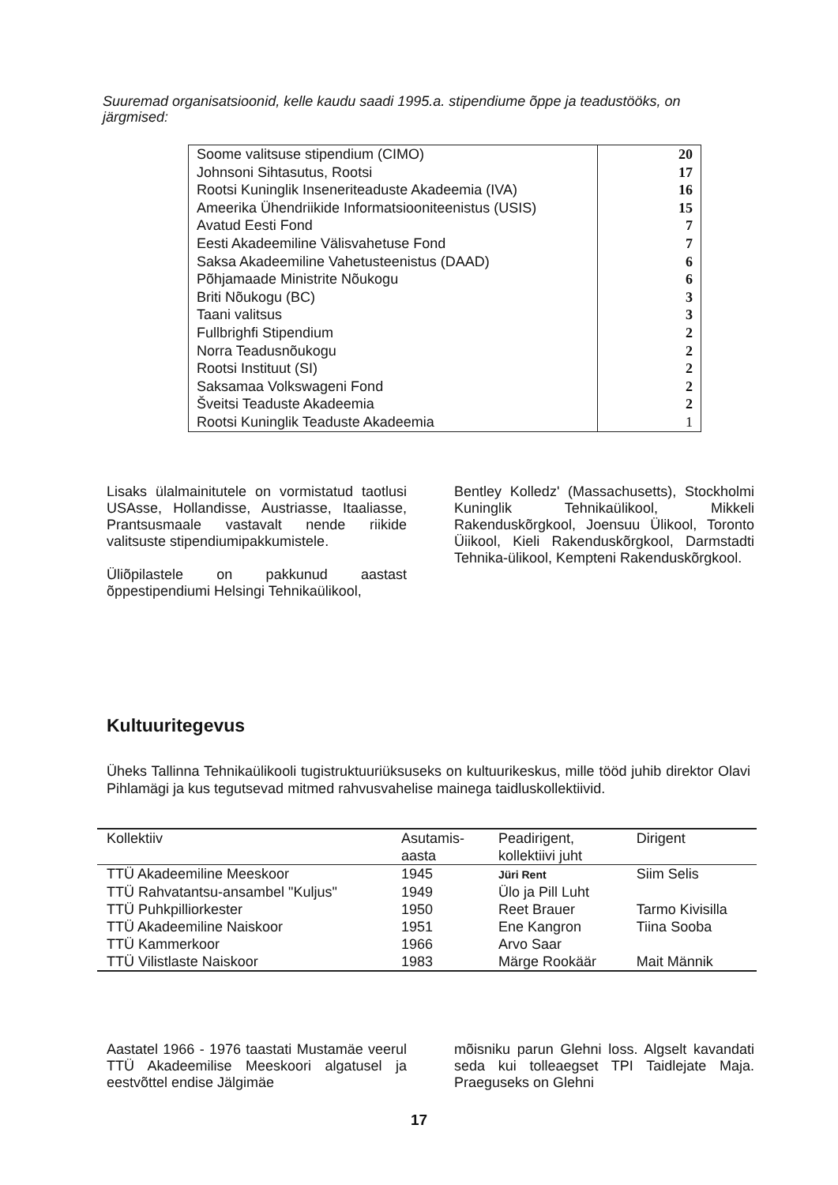Suuremad organisatsioonid, kelle kaudu saadi 1995.a. stipendiume õppe ja teadustööks, on järgmised:
| Soome valitsuse stipendium (CIMO) | 20 |
| Johnsoni Sihtasutus, Rootsi | 17 |
| Rootsi Kuninglik Inseneriteaduste Akadeemia (IVA) | 16 |
| Ameerika Ühendriikide Informatsiooniteenistus (USIS) | 15 |
| Avatud Eesti Fond | 7 |
| Eesti Akadeemiline Välisvahetuse Fond | 7 |
| Saksa Akadeemiline Vahetusteenistus (DAAD) | 6 |
| Põhjamaade Ministrite Nõukogu | 6 |
| Briti Nõukogu (BC) | 3 |
| Taani valitsus | 3 |
| Fullbrighfi Stipendium | 2 |
| Norra Teadusnõukogu | 2 |
| Rootsi Instituut (SI) | 2 |
| Saksamaa Volkswageni Fond | 2 |
| Šveitsi Teaduste Akadeemia | 2 |
| Rootsi Kuninglik Teaduste Akadeemia | 1 |
Lisaks ülalmainitutele on vormistatud taotlusi USAsse, Hollandisse, Austriasse, Itaaliasse, Prantsusmaale vastavalt nende riikide valitsuste stipendiumipakkumistele.
Üliõpilastele on pakkunud aastast õppestipendiumi Helsingi Tehnikaülikool,
Bentley Kolledz' (Massachusetts), Stockholmi Kuninglik Tehnikaülikool, Mikkeli Rakenduskõrgkool, Joensuu Ülikool, Toronto Üiikool, Kieli Rakenduskõrgkool, Darmstadti Tehnika-ülikool, Kempteni Rakenduskõrgkool.
Kultuuritegevus
Üheks Tallinna Tehnikaülikooli tugistruktuuriüksuseks on kultuurikeskus, mille tööd juhib direktor Olavi Pihlamägi ja kus tegutsevad mitmed rahvusvahelise mainega taidluskollektiivid.
| Kollektiiv | Asutamis- aasta | Peadirigent, kollektiivi juht | Dirigent |
| --- | --- | --- | --- |
| TTÜ Akadeemiline Meeskoor | 1945 | Jüri Rent | Siim Selis |
| TTÜ Rahvatantsu-ansambel "Kuljus" | 1949 | Ülo ja Pill Luht | |
| TTÜ Puhkpilliorkester | 1950 | Reet Brauer | Tarmo Kivisilla |
| TTÜ Akadeemiline Naiskoor | 1951 | Ene Kangron | Tiina Sooba |
| TTÜ Kammerkoor | 1966 | Arvo Saar | |
| TTÜ Vilistlaste Naiskoor | 1983 | Märge Rookäär | Mait Männik |
Aastatel 1966 - 1976 taastati Mustamäe veerul TTÜ Akadeemilise Meeskoori algatusel ja eestvõttel endise Jälgimäe
mõisniku parun Glehni loss. Algselt kavandati seda kui tolleaegset TPI Taidlejate Maja. Praeguseks on Glehni
17